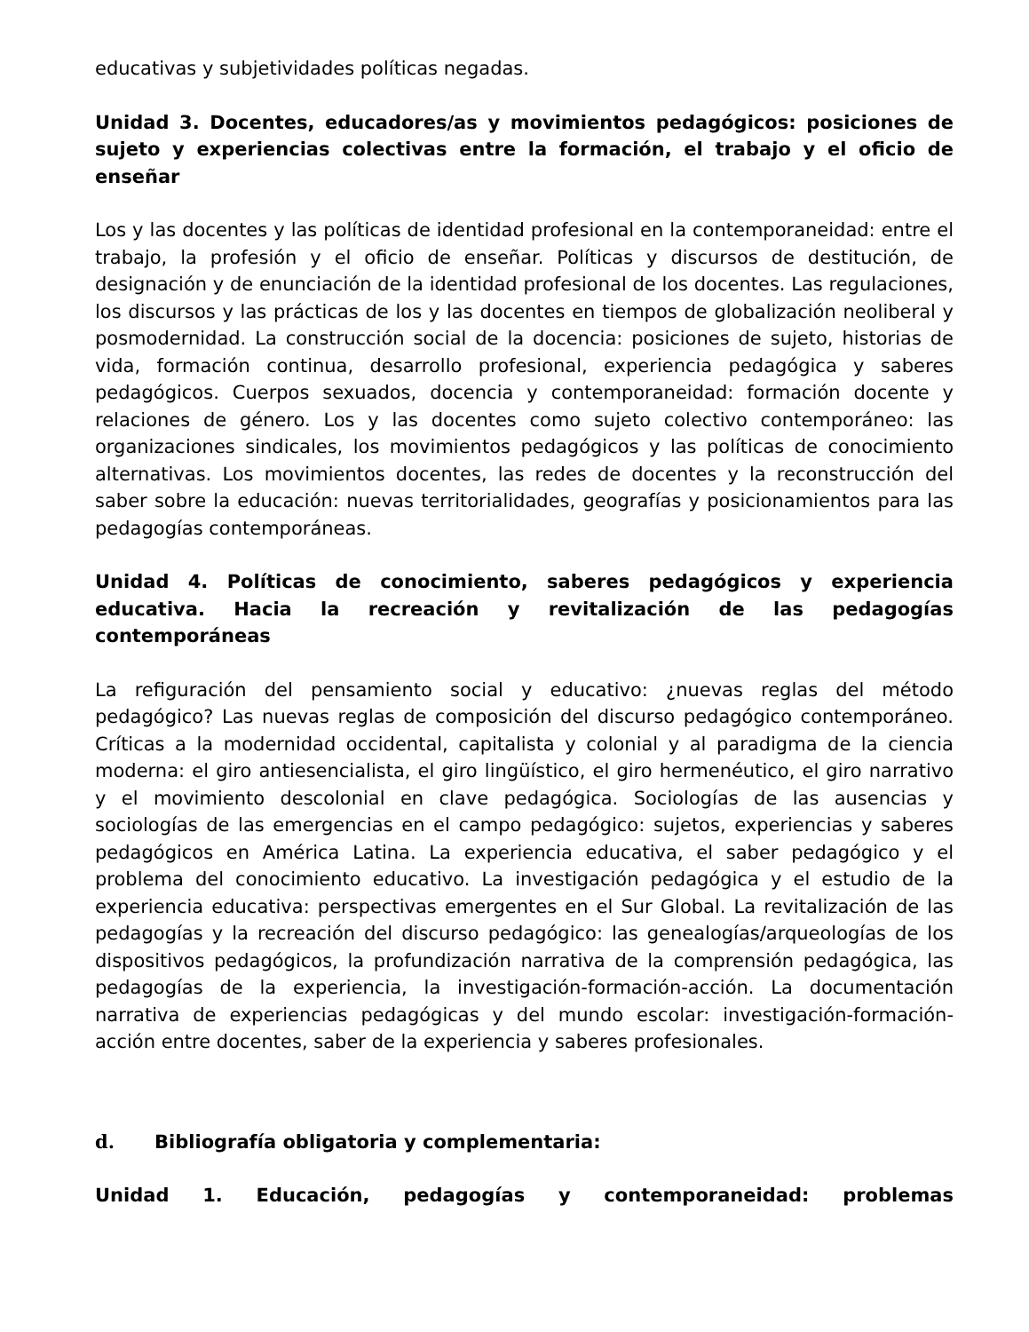educativas y subjetividades políticas negadas.
Unidad 3. Docentes, educadores/as y movimientos pedagógicos: posiciones de sujeto y experiencias colectivas entre la formación, el trabajo y el oficio de enseñar
Los y las docentes y las políticas de identidad profesional en la contemporaneidad: entre el trabajo, la profesión y el oficio de enseñar. Políticas y discursos de destitución, de designación y de enunciación de la identidad profesional de los docentes. Las regulaciones, los discursos y las prácticas de los y las docentes en tiempos de globalización neoliberal y posmodernidad. La construcción social de la docencia: posiciones de sujeto, historias de vida, formación continua, desarrollo profesional, experiencia pedagógica y saberes pedagógicos. Cuerpos sexuados, docencia y contemporaneidad: formación docente y relaciones de género. Los y las docentes como sujeto colectivo contemporáneo: las organizaciones sindicales, los movimientos pedagógicos y las políticas de conocimiento alternativas. Los movimientos docentes, las redes de docentes y la reconstrucción del saber sobre la educación: nuevas territorialidades, geografías y posicionamientos para las pedagogías contemporáneas.
Unidad 4. Políticas de conocimiento, saberes pedagógicos y experiencia educativa. Hacia la recreación y revitalización de las pedagogías contemporáneas
La refiguración del pensamiento social y educativo: ¿nuevas reglas del método pedagógico? Las nuevas reglas de composición del discurso pedagógico contemporáneo. Críticas a la modernidad occidental, capitalista y colonial y al paradigma de la ciencia moderna: el giro antiesencialista, el giro lingüístico, el giro hermenéutico, el giro narrativo y el movimiento descolonial en clave pedagógica. Sociologías de las ausencias y sociologías de las emergencias en el campo pedagógico: sujetos, experiencias y saberes pedagógicos en América Latina. La experiencia educativa, el saber pedagógico y el problema del conocimiento educativo. La investigación pedagógica y el estudio de la experiencia educativa: perspectivas emergentes en el Sur Global. La revitalización de las pedagogías y la recreación del discurso pedagógico: las genealogías/arqueologías de los dispositivos pedagógicos, la profundización narrativa de la comprensión pedagógica, las pedagogías de la experiencia, la investigación-formación-acción. La documentación narrativa de experiencias pedagógicas y del mundo escolar: investigación-formación-acción entre docentes, saber de la experiencia y saberes profesionales.
d. Bibliografía obligatoria y complementaria:
Unidad 1. Educación, pedagogías y contemporaneidad: problemas